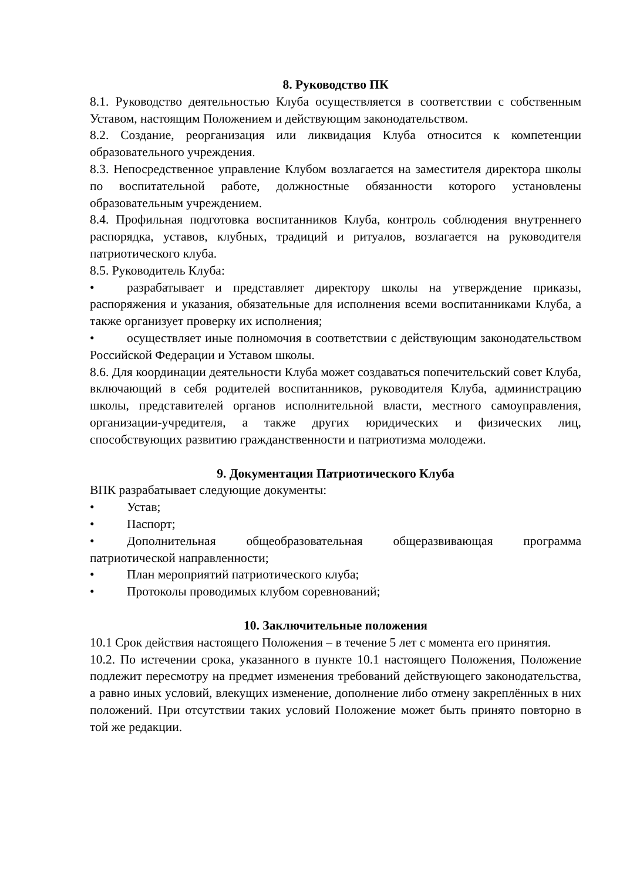8. Руководство ПК
8.1. Руководство деятельностью Клуба осуществляется в соответствии с собственным Уставом, настоящим Положением и действующим законодательством.
8.2. Создание, реорганизация или ликвидация Клуба относится к компетенции образовательного учреждения.
8.3. Непосредственное управление Клубом возлагается на заместителя директора школы по воспитательной работе, должностные обязанности которого установлены образовательным учреждением.
8.4. Профильная подготовка воспитанников Клуба, контроль соблюдения внутреннего распорядка, уставов, клубных, традиций и ритуалов, возлагается на руководителя патриотического клуба.
8.5. Руководитель Клуба:
• разрабатывает и представляет директору школы на утверждение приказы, распоряжения и указания, обязательные для исполнения всеми воспитанниками Клуба, а также организует проверку их исполнения;
• осуществляет иные полномочия в соответствии с действующим законодательством Российской Федерации и Уставом школы.
8.6. Для координации деятельности Клуба может создаваться попечительский совет Клуба, включающий в себя родителей воспитанников, руководителя Клуба, администрацию школы, представителей органов исполнительной власти, местного самоуправления, организации-учредителя, а также других юридических и физических лиц, способствующих развитию гражданственности и патриотизма молодежи.
9. Документация Патриотического Клуба
ВПК разрабатывает следующие документы:
• Устав;
• Паспорт;
• Дополнительная общеобразовательная общеразвивающая программа патриотической направленности;
• План мероприятий патриотического клуба;
• Протоколы проводимых клубом соревнований;
10. Заключительные положения
10.1 Срок действия настоящего Положения – в течение 5 лет с момента его принятия.
10.2. По истечении срока, указанного в пункте 10.1 настоящего Положения, Положение подлежит пересмотру на предмет изменения требований действующего законодательства, а равно иных условий, влекущих изменение, дополнение либо отмену закреплённых в них положений. При отсутствии таких условий Положение может быть принято повторно в той же редакции.